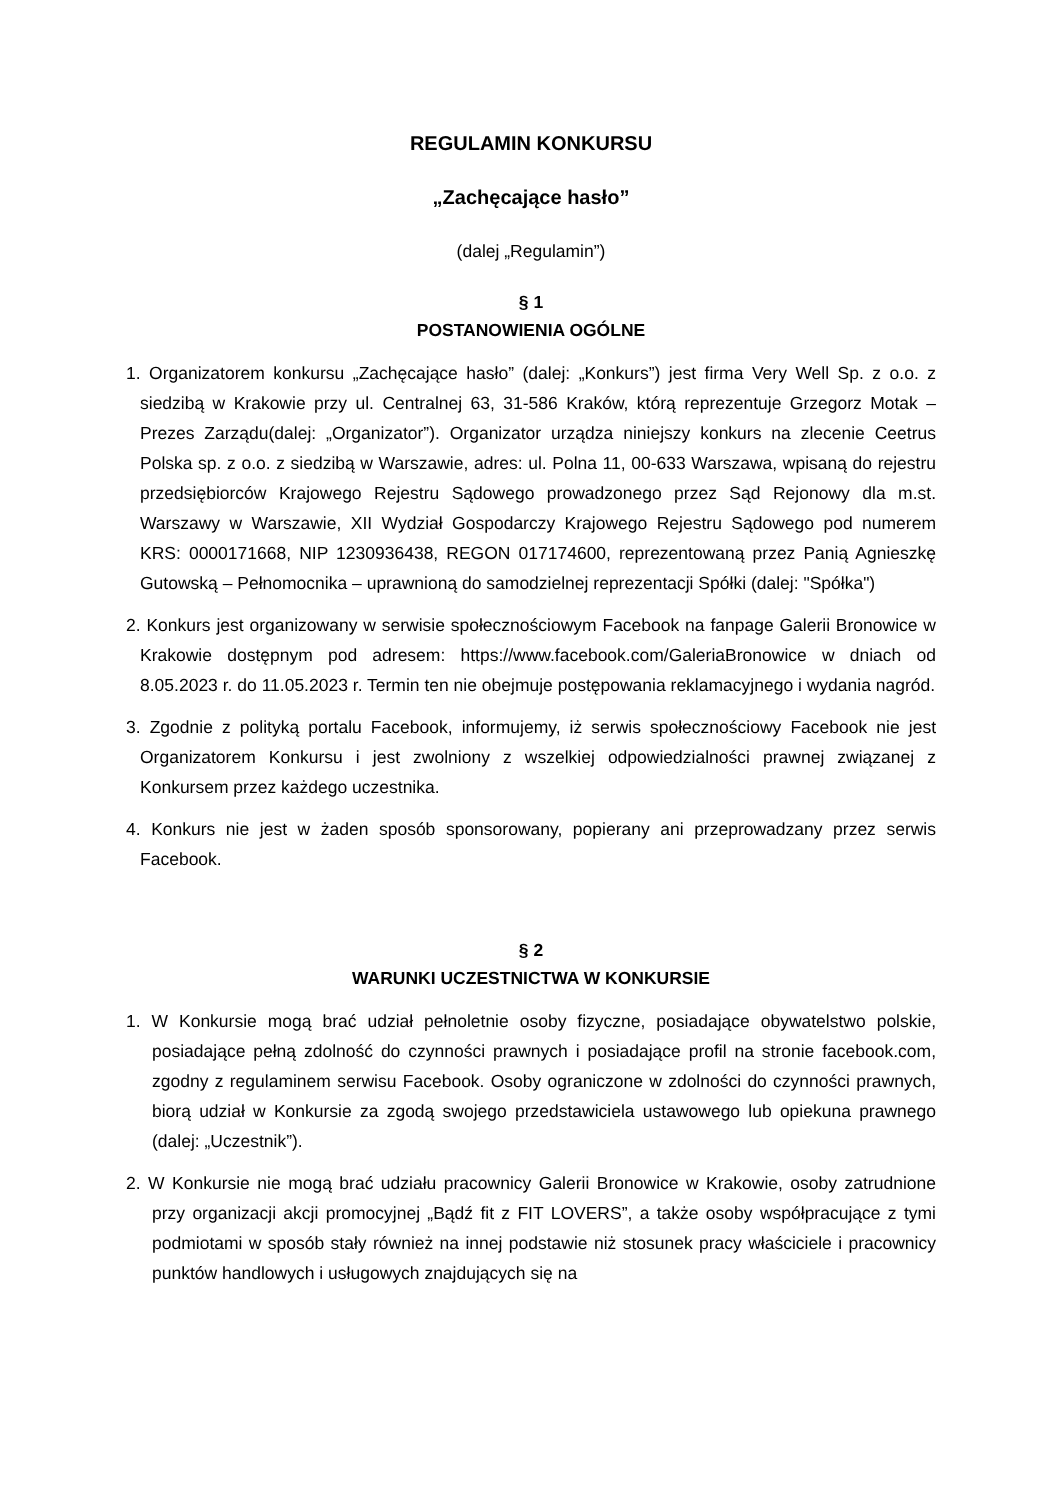REGULAMIN KONKURSU
„Zachęcające hasło”
(dalej „Regulamin”)
§ 1
POSTANOWIENIA OGÓLNE
1. Organizatorem konkursu „Zachęcające hasło” (dalej: „Konkurs”) jest firma Very Well Sp. z o.o. z siedzibą w Krakowie przy ul. Centralnej 63, 31-586 Kraków, którą reprezentuje Grzegorz Motak – Prezes Zarządu(dalej: „Organizator”). Organizator urządza niniejszy konkurs na zlecenie Ceetrus Polska sp. z o.o. z siedzibą w Warszawie, adres: ul. Polna 11, 00-633 Warszawa, wpisaną do rejestru przedsiębiorców Krajowego Rejestru Sądowego prowadzonego przez Sąd Rejonowy dla m.st. Warszawy w Warszawie, XII Wydział Gospodarczy Krajowego Rejestru Sądowego pod numerem KRS: 0000171668, NIP 1230936438, REGON 017174600, reprezentowaną przez Panią Agnieszkę Gutowską – Pełnomocnika – uprawnioną do samodzielnej reprezentacji Spółki (dalej: "Spółka")
2. Konkurs jest organizowany w serwisie społecznościowym Facebook na fanpage Galerii Bronowice w Krakowie dostępnym pod adresem: https://www.facebook.com/GaleriaBronowice w dniach od 8.05.2023 r. do 11.05.2023 r. Termin ten nie obejmuje postępowania reklamacyjnego i wydania nagród.
3. Zgodnie z polityką portalu Facebook, informujemy, iż serwis społecznościowy Facebook nie jest Organizatorem Konkursu i jest zwolniony z wszelkiej odpowiedzialności prawnej związanej z Konkursem przez każdego uczestnika.
4. Konkurs nie jest w żaden sposób sponsorowany, popierany ani przeprowadzany przez serwis Facebook.
§ 2
WARUNKI UCZESTNICTWA W KONKURSIE
1. W Konkursie mogą brać udział pełnoletnie osoby fizyczne, posiadające obywatelstwo polskie, posiadające pełną zdolność do czynności prawnych i posiadające profil na stronie facebook.com, zgodny z regulaminem serwisu Facebook. Osoby ograniczone w zdolności do czynności prawnych, biorą udział w Konkursie za zgodą swojego przedstawiciela ustawowego lub opiekuna prawnego (dalej: „Uczestnik”).
2. W Konkursie nie mogą brać udziału pracownicy Galerii Bronowice w Krakowie, osoby zatrudnione przy organizacji akcji promocyjnej „Bądź fit z FIT LOVERS”, a także osoby współpracujące z tymi podmiotami w sposób stały również na innej podstawie niż stosunek pracy właściciele i pracownicy punktów handlowych i usługowych znajdujących się na